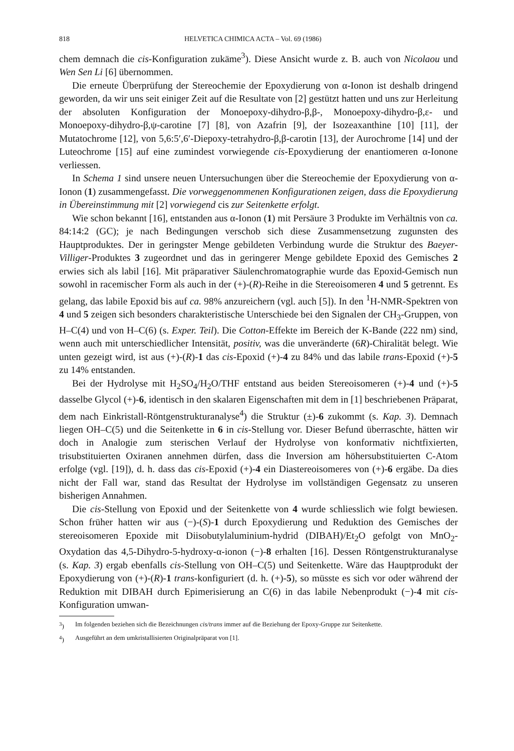818 HELVETICA CHIMICA ACTA – Vol. 69 (1986)
chem demnach die cis-Konfiguration zukäme<sup>3</sup>). Diese Ansicht wurde z. B. auch von Nicolaou und Wen Sen Li [6] übernommen.
Die erneute Überprüfung der Stereochemie der Epoxydierung von α-Ionon ist deshalb dringend geworden, da wir uns seit einiger Zeit auf die Resultate von [2] gestützt hatten und uns zur Herleitung der absoluten Konfiguration der Monoepoxy-dihydro-β,β-, Monoepoxy-dihydro-β,ε- und Monoepoxy-dihydro-β,ψ-carotine [7] [8], von Azafrin [9], der Isozeaxanthine [10] [11], der Mutatochrome [12], von 5,6:5′,6′-Diepoxy-tetrahydro-β,β-carotin [13], der Aurochrome [14] und der Luteochrome [15] auf eine zumindest vorwiegende cis-Epoxydierung der enantiomeren α-Ionone verliessen.
In Schema 1 sind unsere neuen Untersuchungen über die Stereochemie der Epoxydierung von α-Ionon (1) zusammengefasst. Die vorweggenommenen Konfigurationen zeigen, dass die Epoxydierung in Übereinstimmung mit [2] vorwiegend cis zur Seitenkette erfolgt.
Wie schon bekannt [16], entstanden aus α-Ionon (1) mit Persäure 3 Produkte im Verhältnis von ca. 84:14:2 (GC); je nach Bedingungen verschob sich diese Zusammensetzung zugunsten des Hauptproduktes. Der in geringster Menge gebildeten Verbindung wurde die Struktur des Baeyer-Villiger-Produktes 3 zugeordnet und das in geringerer Menge gebildete Epoxid des Gemisches 2 erwies sich als labil [16]. Mit präparativer Säulenchromatographie wurde das Epoxid-Gemisch nun sowohl in racemischer Form als auch in der (+)-(R)-Reihe in die Stereoisomeren 4 und 5 getrennt. Es gelang, das labile Epoxid bis auf ca. 98% anzureichern (vgl. auch [5]). In den <sup>1</sup>H-NMR-Spektren von 4 und 5 zeigen sich besonders charakteristische Unterschiede bei den Signalen der CH<sub>3</sub>-Gruppen, von H–C(4) und von H–C(6) (s. Exper. Teil). Die Cotton-Effekte im Bereich der K-Bande (222 nm) sind, wenn auch mit unterschiedlicher Intensität, positiv, was die unveränderte (6R)-Chiralität belegt. Wie unten gezeigt wird, ist aus (+)-(R)-1 das cis-Epoxid (+)-4 zu 84% und das labile trans-Epoxid (+)-5 zu 14% entstanden.
Bei der Hydrolyse mit H<sub>2</sub>SO<sub>4</sub>/H<sub>2</sub>O/THF entstand aus beiden Stereoisomeren (+)-4 und (+)-5 dasselbe Glycol (+)-6, identisch in den skalaren Eigenschaften mit dem in [1] beschriebenen Präparat, dem nach Einkristall-Röntgenstrukturanalyse<sup>4</sup>) die Struktur (±)-6 zukommt (s. Kap. 3). Demnach liegen OH–C(5) und die Seitenkette in 6 in cis-Stellung vor. Dieser Befund überraschte, hätten wir doch in Analogie zum sterischen Verlauf der Hydrolyse von konformativ nichtfixierten, trisubstituierten Oxiranen annehmen dürfen, dass die Inversion am höhersubstituierten C-Atom erfolge (vgl. [19]), d. h. dass das cis-Epoxid (+)-4 ein Diastereoisomeres von (+)-6 ergäbe. Da dies nicht der Fall war, stand das Resultat der Hydrolyse im vollständigen Gegensatz zu unseren bisherigen Annahmen.
Die cis-Stellung von Epoxid und der Seitenkette von 4 wurde schliesslich wie folgt bewiesen. Schon früher hatten wir aus (−)-(S)-1 durch Epoxydierung und Reduktion des Gemisches der stereoisomeren Epoxide mit Diisobutylaluminium-hydrid (DIBAH)/Et<sub>2</sub>O gefolgt von MnO<sub>2</sub>-Oxydation das 4,5-Dihydro-5-hydroxy-α-ionon (−)-8 erhalten [16]. Dessen Röntgenstrukturanalyse (s. Kap. 3) ergab ebenfalls cis-Stellung von OH–C(5) und Seitenkette. Wäre das Hauptprodukt der Epoxydierung von (+)-(R)-1 trans-konfiguriert (d. h. (+)-5), so müsste es sich vor oder während der Reduktion mit DIBAH durch Epimerisierung an C(6) in das labile Nebenprodukt (−)-4 mit cis-Konfiguration umwan-
<sup>3</sup>) Im folgenden beziehen sich die Bezeichnungen cis/trans immer auf die Beziehung der Epoxy-Gruppe zur Seitenkette.
<sup>4</sup>) Ausgeführt an dem umkristallisierten Originalpräparat von [1].